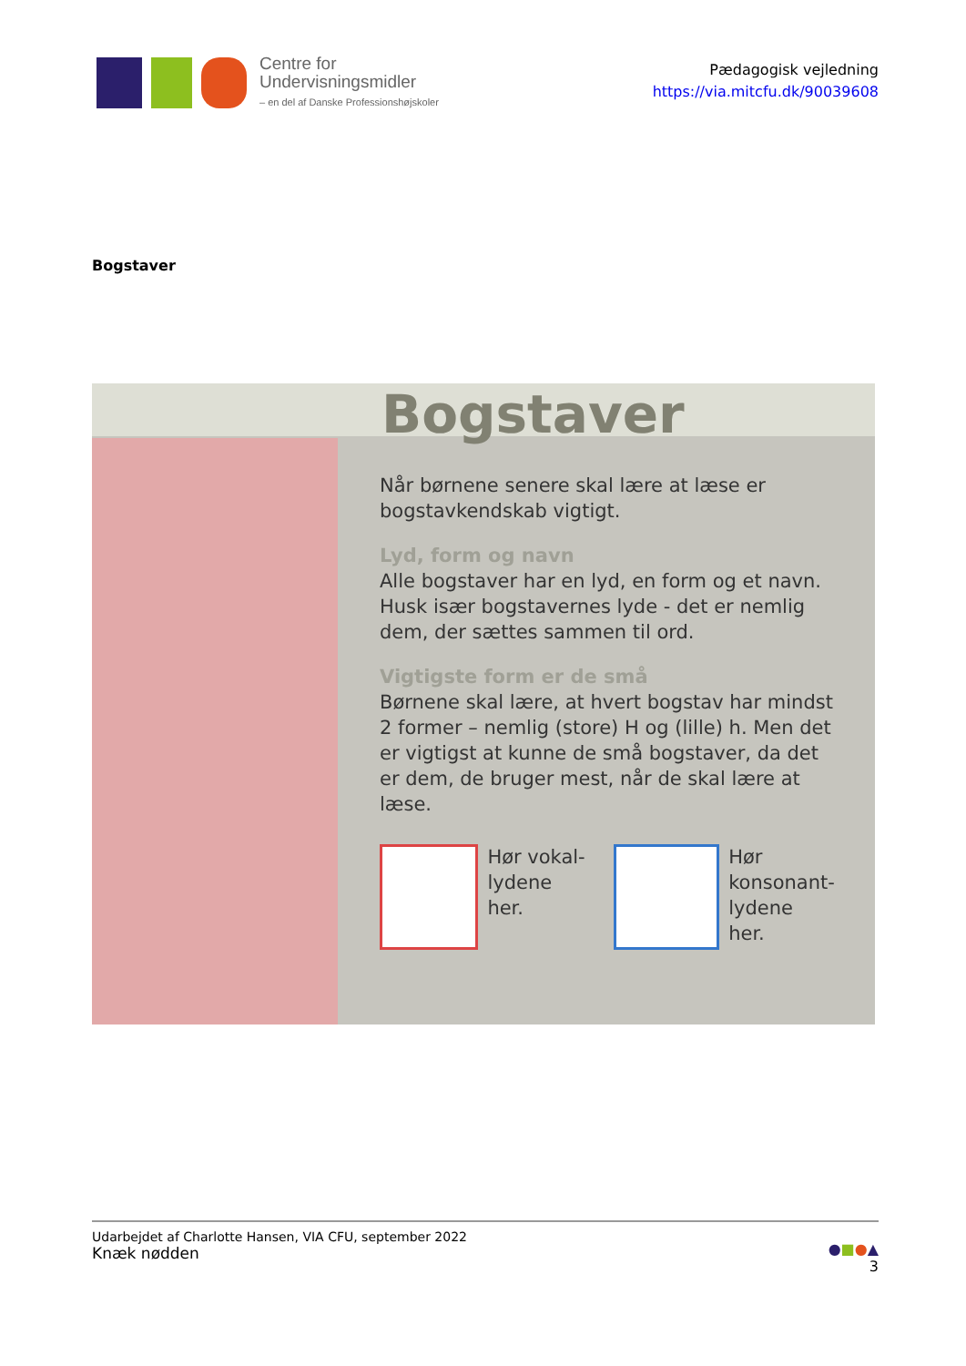Centre for
Undervisningsmidler
– en del af Danske Professionshøjskoler
Pædagogisk vejledning
https://via.mitcfu.dk/90039608
Bogstaver
Bogstaver
Når børnene senere skal lære at læse er bogstavkendskab vigtigt.
Lyd, form og navn
Alle bogstaver har en lyd, en form og et navn. Husk især bogstavernes lyde - det er nemlig dem, der sættes sammen til ord.
Vigtigste form er de små
Børnene skal lære, at hvert bogstav har mindst 2 former – nemlig (store) H og (lille) h. Men det er vigtigst at kunne de små bogstaver, da det er dem, de bruger mest, når de skal lære at læse.
Hør vokal-
lydene her.
Hør
konsonant-
lydene her.
Udarbejdet af Charlotte Hansen, VIA CFU, september 2022
Knæk nødden
●■●▲
3